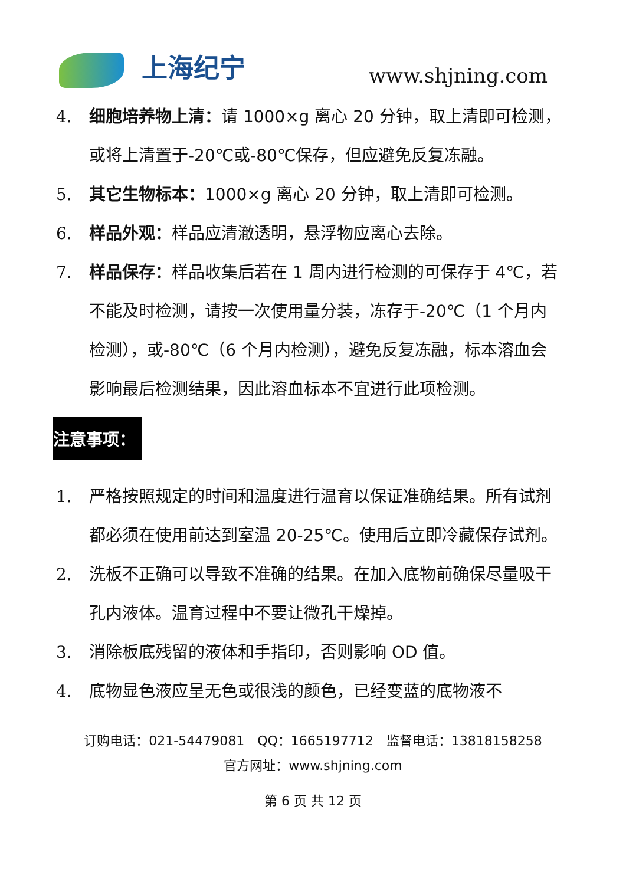上海纪宁 www.shjning.com
4. 细胞培养物上清：请 1000×g 离心 20 分钟，取上清即可检测，或将上清置于-20℃或-80℃保存，但应避免反复冻融。
5. 其它生物标本：1000×g 离心 20 分钟，取上清即可检测。
6. 样品外观：样品应清澈透明，悬浮物应离心去除。
7. 样品保存：样品收集后若在 1 周内进行检测的可保存于 4℃，若不能及时检测，请按一次使用量分装，冻存于-20℃（1 个月内检测），或-80℃（6 个月内检测），避免反复冻融，标本溶血会影响最后检测结果，因此溶血标本不宜进行此项检测。
注意事项：
1. 严格按照规定的时间和温度进行温育以保证准确结果。所有试剂都必须在使用前达到室温 20-25℃。使用后立即冷藏保存试剂。
2. 洗板不正确可以导致不准确的结果。在加入底物前确保尽量吸干孔内液体。温育过程中不要让微孔干燥掉。
3. 消除板底残留的液体和手指印，否则影响 OD 值。
4. 底物显色液应呈无色或很浅的颜色，已经变蓝的底物液不
订购电话：021-54479081　QQ：1665197712　监督电话：13818158258
官方网址：www.shjning.com
第 6 页 共 12 页